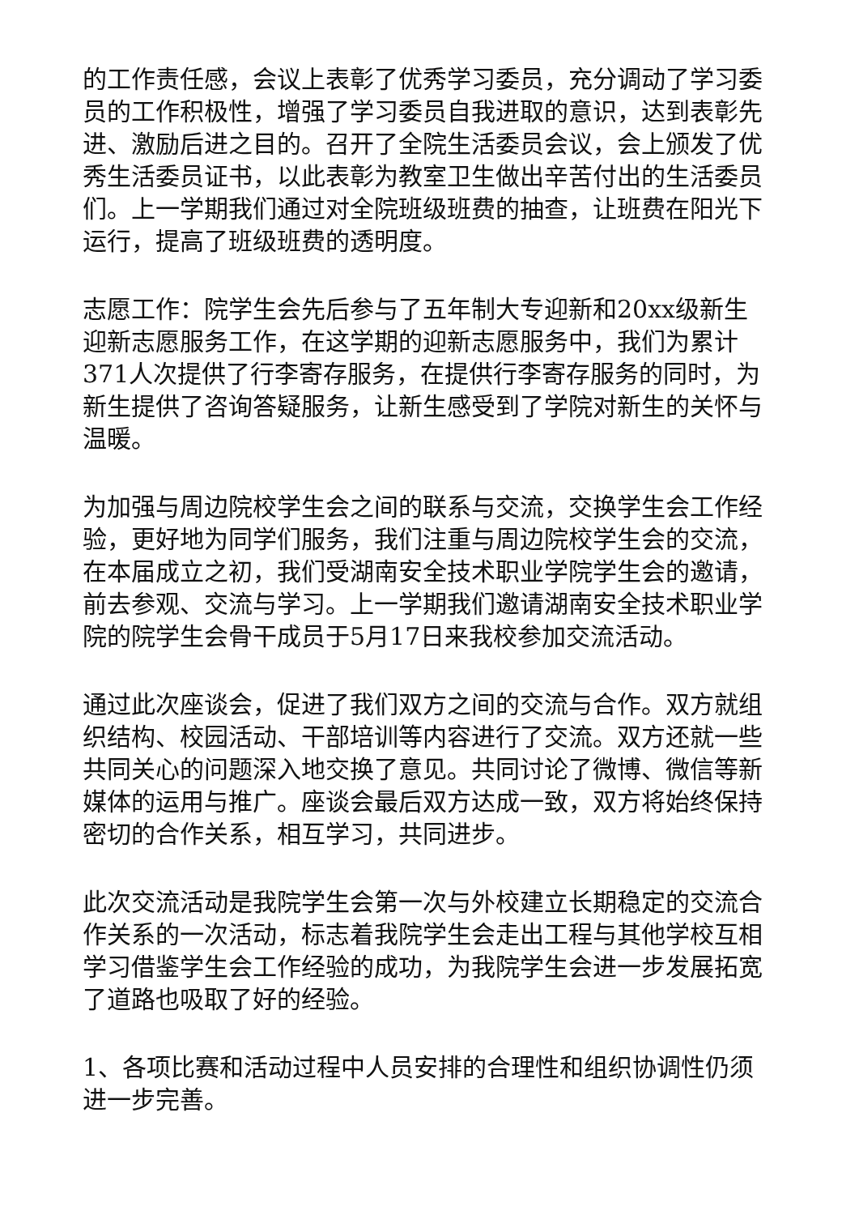的工作责任感，会议上表彰了优秀学习委员，充分调动了学习委员的工作积极性，增强了学习委员自我进取的意识，达到表彰先进、激励后进之目的。召开了全院生活委员会议，会上颁发了优秀生活委员证书，以此表彰为教室卫生做出辛苦付出的生活委员们。上一学期我们通过对全院班级班费的抽查，让班费在阳光下运行，提高了班级班费的透明度。
志愿工作：院学生会先后参与了五年制大专迎新和20xx级新生迎新志愿服务工作，在这学期的迎新志愿服务中，我们为累计371人次提供了行李寄存服务，在提供行李寄存服务的同时，为新生提供了咨询答疑服务，让新生感受到了学院对新生的关怀与温暖。
为加强与周边院校学生会之间的联系与交流，交换学生会工作经验，更好地为同学们服务，我们注重与周边院校学生会的交流，在本届成立之初，我们受湖南安全技术职业学院学生会的邀请，前去参观、交流与学习。上一学期我们邀请湖南安全技术职业学院的院学生会骨干成员于5月17日来我校参加交流活动。
通过此次座谈会，促进了我们双方之间的交流与合作。双方就组织结构、校园活动、干部培训等内容进行了交流。双方还就一些共同关心的问题深入地交换了意见。共同讨论了微博、微信等新媒体的运用与推广。座谈会最后双方达成一致，双方将始终保持密切的合作关系，相互学习，共同进步。
此次交流活动是我院学生会第一次与外校建立长期稳定的交流合作关系的一次活动，标志着我院学生会走出工程与其他学校互相学习借鉴学生会工作经验的成功，为我院学生会进一步发展拓宽了道路也吸取了好的经验。
1、各项比赛和活动过程中人员安排的合理性和组织协调性仍须进一步完善。